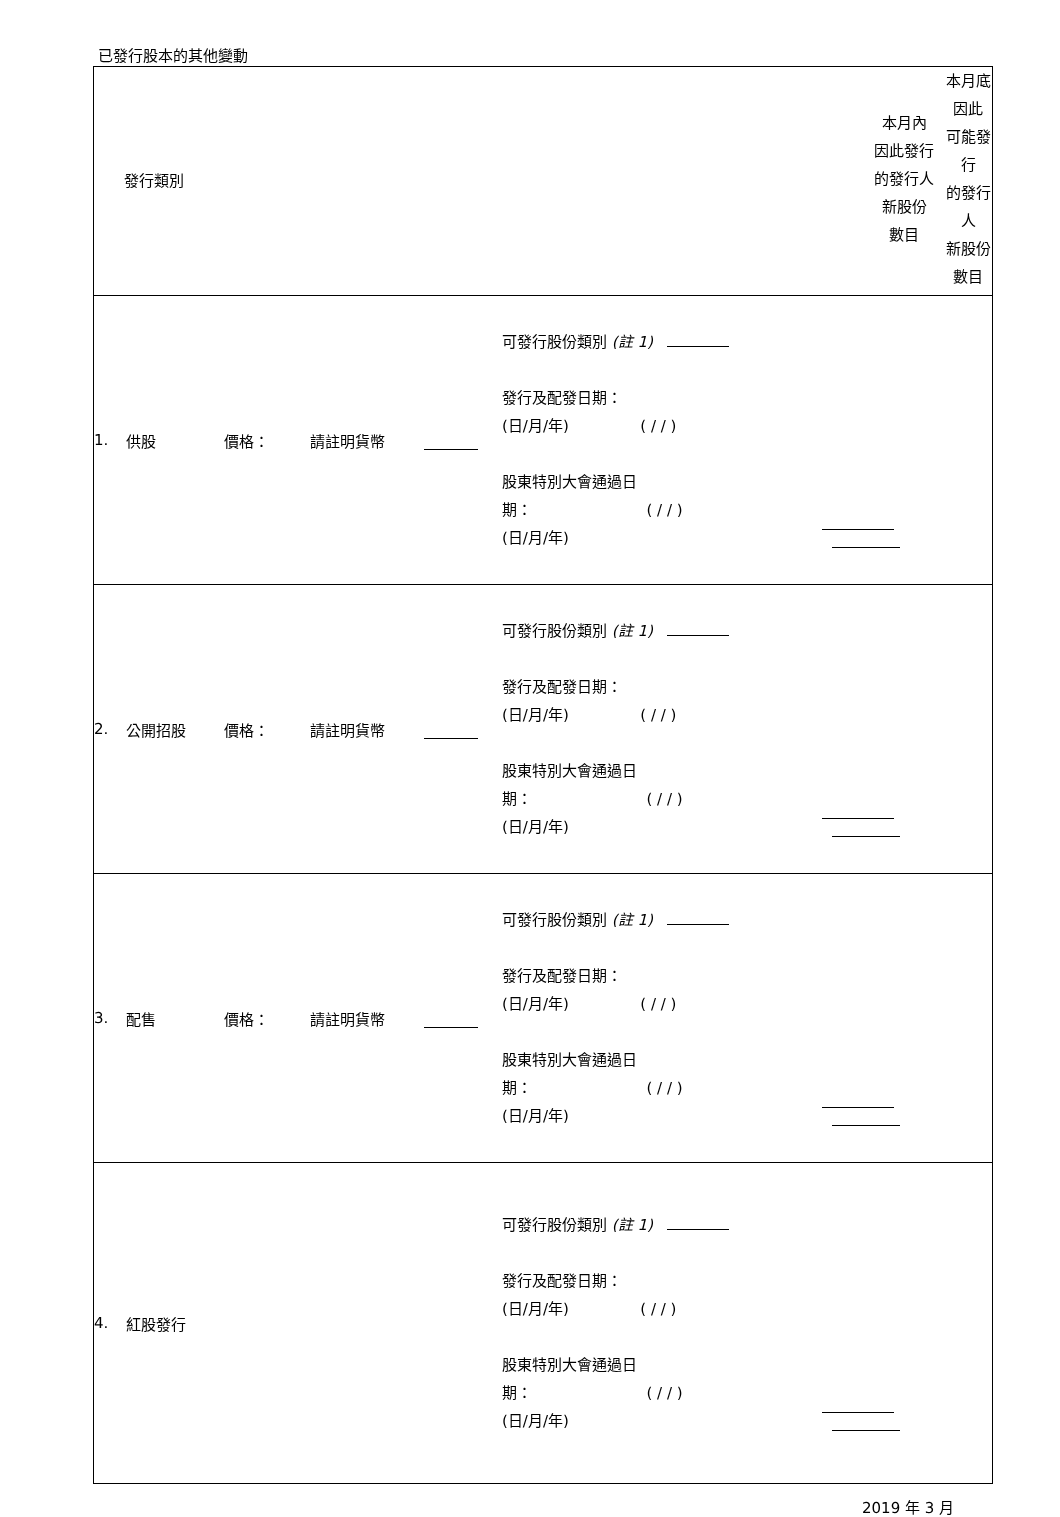已發行股本的其他變動
| 發行類別 | 本月內 因此發行 的發行人 新股份 數目 | 本月底因此 可能發行 的發行人 新股份 數目 |
| / 1. / 供股 / 價格： / 請註明貨幣 / / 可發行股份類別 (註 1) 發行及配發日期： (日/月/年) ( / / ) 股東特別大會通過日 期： ( / / ) (日/月/年) / / | | |
| / 2. / 公開招股 / 價格： / 請註明貨幣 / / 可發行股份類別 (註 1) 發行及配發日期： (日/月/年) ( / / ) 股東特別大會通過日 期： ( / / ) (日/月/年) / / | | |
| / 3. / 配售 / 價格： / 請註明貨幣 / / 可發行股份類別 (註 1) 發行及配發日期： (日/月/年) ( / / ) 股東特別大會通過日 期： ( / / ) (日/月/年) / / | | |
| / 4. / 紅股發行 / / / / 可發行股份類別 (註 1) 發行及配發日期： (日/月/年) ( / / ) 股東特別大會通過日 期： ( / / ) (日/月/年) / / | | |
2019 年 3 月